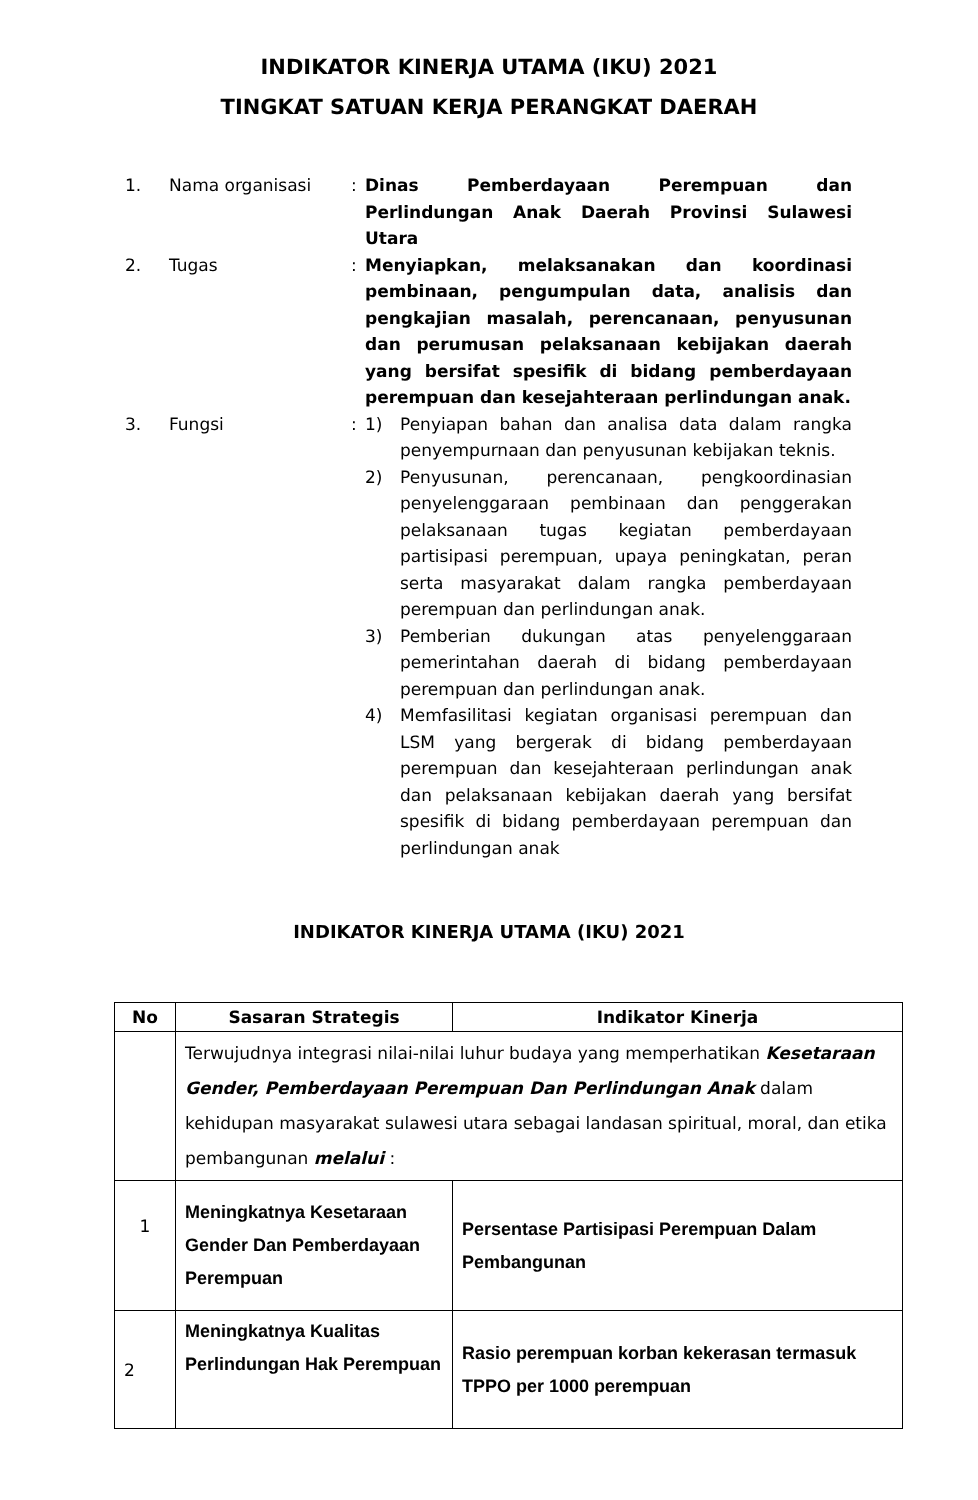INDIKATOR KINERJA UTAMA (IKU) 2021
TINGKAT SATUAN KERJA PERANGKAT DAERAH
1. Nama organisasi : Dinas Pemberdayaan Perempuan dan Perlindungan Anak Daerah Provinsi Sulawesi Utara
2. Tugas : Menyiapkan, melaksanakan dan koordinasi pembinaan, pengumpulan data, analisis dan pengkajian masalah, perencanaan, penyusunan dan perumusan pelaksanaan kebijakan daerah yang bersifat spesifik di bidang pemberdayaan perempuan dan kesejahteraan perlindungan anak.
3. Fungsi : 1) Penyiapan bahan dan analisa data dalam rangka penyempurnaan dan penyusunan kebijakan teknis.
2) Penyusunan, perencanaan, pengkoordinasian penyelenggaraan pembinaan dan penggerakan pelaksanaan tugas kegiatan pemberdayaan partisipasi perempuan, upaya peningkatan, peran serta masyarakat dalam rangka pemberdayaan perempuan dan perlindungan anak.
3) Pemberian dukungan atas penyelenggaraan pemerintahan daerah di bidang pemberdayaan perempuan dan perlindungan anak.
4) Memfasilitasi kegiatan organisasi perempuan dan LSM yang bergerak di bidang pemberdayaan perempuan dan kesejahteraan perlindungan anak dan pelaksanaan kebijakan daerah yang bersifat spesifik di bidang pemberdayaan perempuan dan perlindungan anak
INDIKATOR KINERJA UTAMA (IKU) 2021
| No | Sasaran Strategis | Indikator Kinerja |
| --- | --- | --- |
| | Terwujudnya integrasi nilai-nilai luhur budaya yang memperhatikan Kesetaraan Gender, Pemberdayaan Perempuan Dan Perlindungan Anak dalam kehidupan masyarakat sulawesi utara sebagai landasan spiritual, moral, dan etika pembangunan melalui : | |
| 1 | Meningkatnya Kesetaraan Gender Dan Pemberdayaan Perempuan | Persentase Partisipasi Perempuan Dalam Pembangunan |
| 2 | Meningkatnya Kualitas Perlindungan Hak Perempuan | Rasio perempuan korban kekerasan termasuk TPPO per 1000 perempuan |